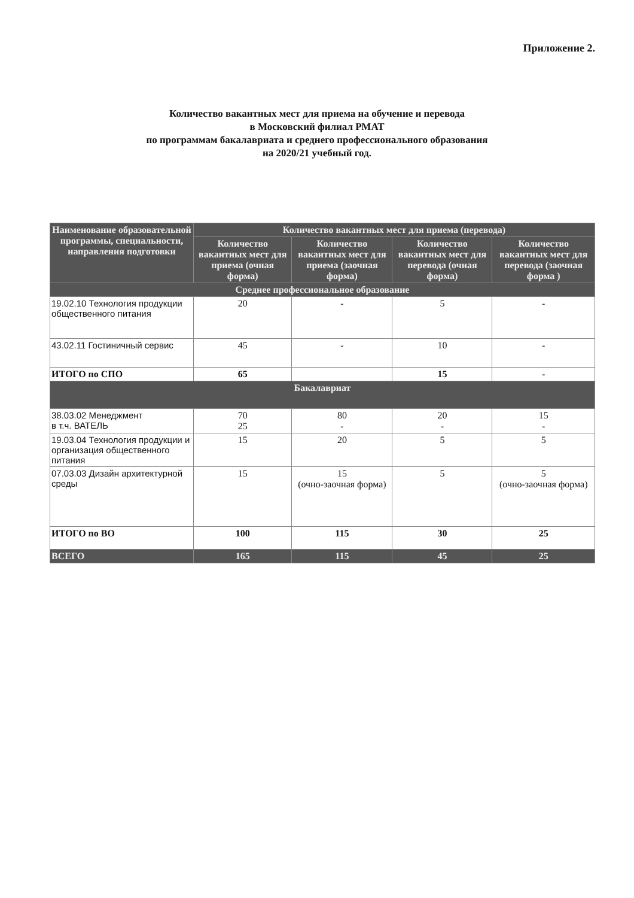Приложение 2.
Количество вакантных мест для приема на обучение и перевода
в Московский филиал РМАТ
по программам бакалавриата и среднего профессионального образования
на 2020/21 учебный год.
| Наименование образовательной программы, специальности, направления подготовки | Количество вакантных мест для приема (перевода) | | | |
| --- | --- | --- | --- | --- |
| | Количество вакантных мест для приема (очная форма) | Количество вакантных мест для приема (заочная форма) | Количество вакантных мест для перевода (очная форма) | Количество вакантных мест для перевода (заочная форма ) |
| Среднее профессиональное образование | | | | |
| 19.02.10 Технология продукции общественного питания | 20 | - | 5 | - |
| 43.02.11 Гостиничный сервис | 45 | - | 10 | - |
| ИТОГО по СПО | 65 | | 15 | - |
| Бакалавриат | | | | |
| 38.03.02 Менеджмент в т.ч. ВАТЕЛЬ | 70 25 | 80 - | 20 - | 15 - |
| 19.03.04 Технология продукции и организация общественного питания | 15 | 20 | 5 | 5 |
| 07.03.03 Дизайн архитектурной среды | 15 | 15 (очно-заочная форма) | 5 | 5 (очно-заочная форма) |
| ИТОГО по ВО | 100 | 115 | 30 | 25 |
| ВСЕГО | 165 | 115 | 45 | 25 |